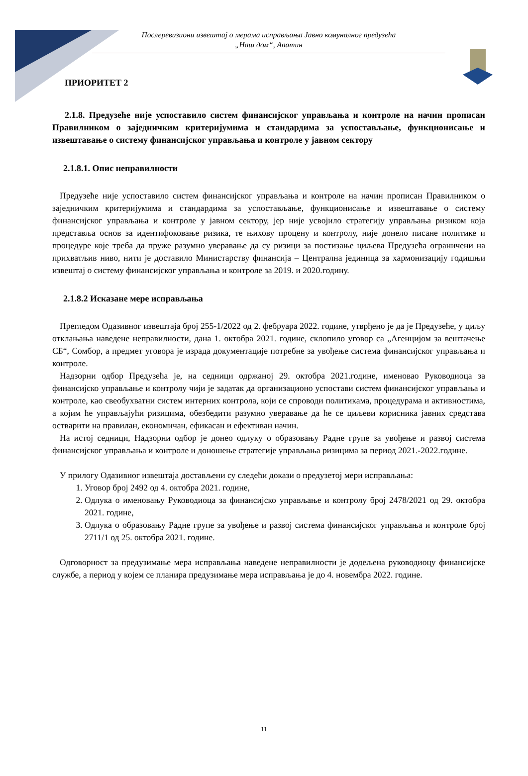Послеревизиони извештај о мерама исправљања Јавно комуналног предузећа
„Наш дом“, Апатин
ПРИОРИТЕТ 2
2.1.8. Предузеће није успоставило систем финансијског управљања и контроле на начин прописан Правилником о заједничким критеријумима и стандардима за успостављање, функционисање и извештавање о систему финансијског управљања и контроле у јавном сектору
2.1.8.1. Опис неправилности
Предузеће није успоставило систем финансијског управљања и контроле на начин прописан Правилником о заједничким критеријумима и стандардима за успостављање, функционисање и извештавање о систему финансијског управљања и контроле у јавном сектору, јер није усвојило стратегију управљања ризиком која представља основ за идентифоковање ризика, те њихову процену и контролу, није донело писане политике и процедуре које треба да пруже разумно уверавање да су ризици за постизање циљева Предузећа ограничени на прихватљив ниво, нити је доставило Министарству финансија – Централна јединица за хармонизацију годишњи извештај о систему финансијског управљања и контроле за 2019. и 2020.годину.
2.1.8.2 Исказане мере исправљања
Прегледом Одазивног извештаја број 255-1/2022 од 2. фебруара 2022. године, утврђено је да је Предузеће, у циљу отклањања наведене неправилности, дана 1. октобра 2021. године, склопило уговор са „Агенцијом за вештачење СБ“, Сомбор, а предмет уговора је израда документације потребне за увођење система финансијског управљања и контроле.
Надзорни одбор Предузећа је, на седници одржаној 29. октобра 2021.године, именовао Руководиоца за финансијско управљање и контролу чији је задатак да организационо успостави систем финансијског управљања и контроле, као свеобухватни систем интерних контрола, који се спроводи политикама, процедурама и активностима, а којим ће управљајући ризицима, обезбедити разумно уверавање да ће се циљеви корисника јавних средстава остварити на правилан, економичан, ефикасан и ефективан начин.
На истој седници, Надзорни одбор је донео одлуку о образовању Радне групе за увођење и развој система финансијског управљања и контроле и доношење стратегије управљања ризицима за период 2021.-2022.године.
У прилогу Одазивног извештаја достављени су следећи докази о предузетој мери исправљања:
1. Уговор број 2492 од 4. октобра 2021. године,
2. Одлука о именовању Руководиоца за финансијско управљање и контролу број 2478/2021 од 29. октобра 2021. године,
3. Одлука о образовању Радне групе за увођење и развој система финансијског управљања и контроле број 2711/1 од 25. октобра 2021. године.
Одговорност за предузимање мера исправљања наведене неправилности је додељена руководиоцу финансијске службе, а период у којем се планира предузимање мера исправљања је до 4. новембра 2022. године.
11